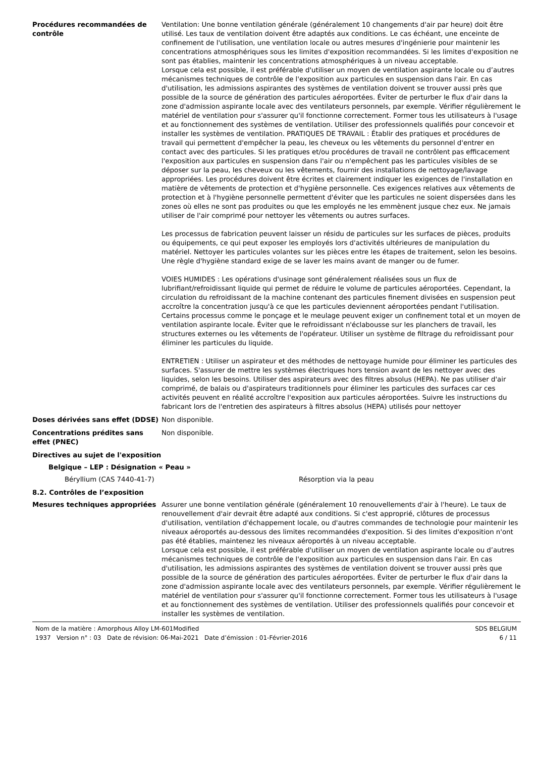Procédures recommandées de contrôle
Ventilation: Une bonne ventilation générale (généralement 10 changements d'air par heure) doit être utilisé. Les taux de ventilation doivent être adaptés aux conditions. Le cas échéant, une enceinte de confinement de l'utilisation, une ventilation locale ou autres mesures d'ingénierie pour maintenir les concentrations atmosphériques sous les limites d'exposition recommandées. Si les limites d'exposition ne sont pas établies, maintenir les concentrations atmosphériques à un niveau acceptable.
Lorsque cela est possible, il est préférable d'utiliser un moyen de ventilation aspirante locale ou d’autres mécanismes techniques de contrôle de l'exposition aux particules en suspension dans l'air. En cas d'utilisation, les admissions aspirantes des systèmes de ventilation doivent se trouver aussi près que possible de la source de génération des particules aéroportées. Éviter de perturber le flux d'air dans la zone d'admission aspirante locale avec des ventilateurs personnels, par exemple. Vérifier régulièrement le matériel de ventilation pour s'assurer qu'il fonctionne correctement. Former tous les utilisateurs à l'usage et au fonctionnement des systèmes de ventilation. Utiliser des professionnels qualifiés pour concevoir et installer les systèmes de ventilation. PRATIQUES DE TRAVAIL : Établir des pratiques et procédures de travail qui permettent d'empêcher la peau, les cheveux ou les vêtements du personnel d'entrer en contact avec des particules. Si les pratiques et/ou procédures de travail ne contrôlent pas efficacement l'exposition aux particules en suspension dans l'air ou n'empêchent pas les particules visibles de se déposer sur la peau, les cheveux ou les vêtements, fournir des installations de nettoyage/lavage appropriées. Les procédures doivent être écrites et clairement indiquer les exigences de l'installation en matière de vêtements de protection et d'hygiène personnelle. Ces exigences relatives aux vêtements de protection et à l'hygiène personnelle permettent d'éviter que les particules ne soient dispersées dans les zones où elles ne sont pas produites ou que les employés ne les emmènent jusque chez eux. Ne jamais utiliser de l'air comprimé pour nettoyer les vêtements ou autres surfaces.
Les processus de fabrication peuvent laisser un résidu de particules sur les surfaces de pièces, produits ou équipements, ce qui peut exposer les employés lors d'activités ultérieures de manipulation du matériel. Nettoyer les particules volantes sur les pièces entre les étapes de traitement, selon les besoins. Une règle d'hygiène standard exige de se laver les mains avant de manger ou de fumer.
VOIES HUMIDES : Les opérations d'usinage sont généralement réalisées sous un flux de lubrifiant/refroidissant liquide qui permet de réduire le volume de particules aéroportées. Cependant, la circulation du refroidissant de la machine contenant des particules finement divisées en suspension peut accroître la concentration jusqu'à ce que les particules deviennent aéroportées pendant l'utilisation. Certains processus comme le ponçage et le meulage peuvent exiger un confinement total et un moyen de ventilation aspirante locale. Éviter que le refroidissant n'éclabousse sur les planchers de travail, les structures externes ou les vêtements de l'opérateur. Utiliser un système de filtrage du refroidissant pour éliminer les particules du liquide.
ENTRETIEN : Utiliser un aspirateur et des méthodes de nettoyage humide pour éliminer les particules des surfaces. S'assurer de mettre les systèmes électriques hors tension avant de les nettoyer avec des liquides, selon les besoins. Utiliser des aspirateurs avec des filtres absolus (HEPA). Ne pas utiliser d'air comprimé, de balais ou d'aspirateurs traditionnels pour éliminer les particules des surfaces car ces activités peuvent en réalité accroître l'exposition aux particules aéroportées. Suivre les instructions du fabricant lors de l'entretien des aspirateurs à filtres absolus (HEPA) utilisés pour nettoyer
Doses dérivées sans effet (DDSE) Non disponible.
Concentrations prédites sans effet (PNEC)
Non disponible.
Directives au sujet de l'exposition
Belgique – LEP : Désignation « Peau »
Béryllium (CAS 7440-41-7) Résorption via la peau
8.2. Contrôles de l’exposition
Mesures techniques appropriées Assurer une bonne ventilation générale (généralement 10 renouvellements d'air à l'heure). Le taux de renouvellement d'air devrait être adapté aux conditions. Si c'est approprié, clôtures de processus d'utilisation, ventilation d'échappement locale, ou d'autres commandes de technologie pour maintenir les niveaux aéroportés au-dessous des limites recommandées d'exposition. Si des limites d'exposition n'ont pas été établies, maintenez les niveaux aéroportés à un niveau acceptable.
Lorsque cela est possible, il est préférable d'utiliser un moyen de ventilation aspirante locale ou d’autres mécanismes techniques de contrôle de l'exposition aux particules en suspension dans l'air. En cas d'utilisation, les admissions aspirantes des systèmes de ventilation doivent se trouver aussi près que possible de la source de génération des particules aéroportées. Éviter de perturber le flux d'air dans la zone d'admission aspirante locale avec des ventilateurs personnels, par exemple. Vérifier régulièrement le matériel de ventilation pour s'assurer qu'il fonctionne correctement. Former tous les utilisateurs à l'usage et au fonctionnement des systèmes de ventilation. Utiliser des professionnels qualifiés pour concevoir et installer les systèmes de ventilation.
Nom de la matière : Amorphous Alloy LM-601Modified
1937 Version n° : 03 Date de révision: 06-Mai-2021 Date d’émission : 01-Février-2016
SDS BELGIUM
6 / 11